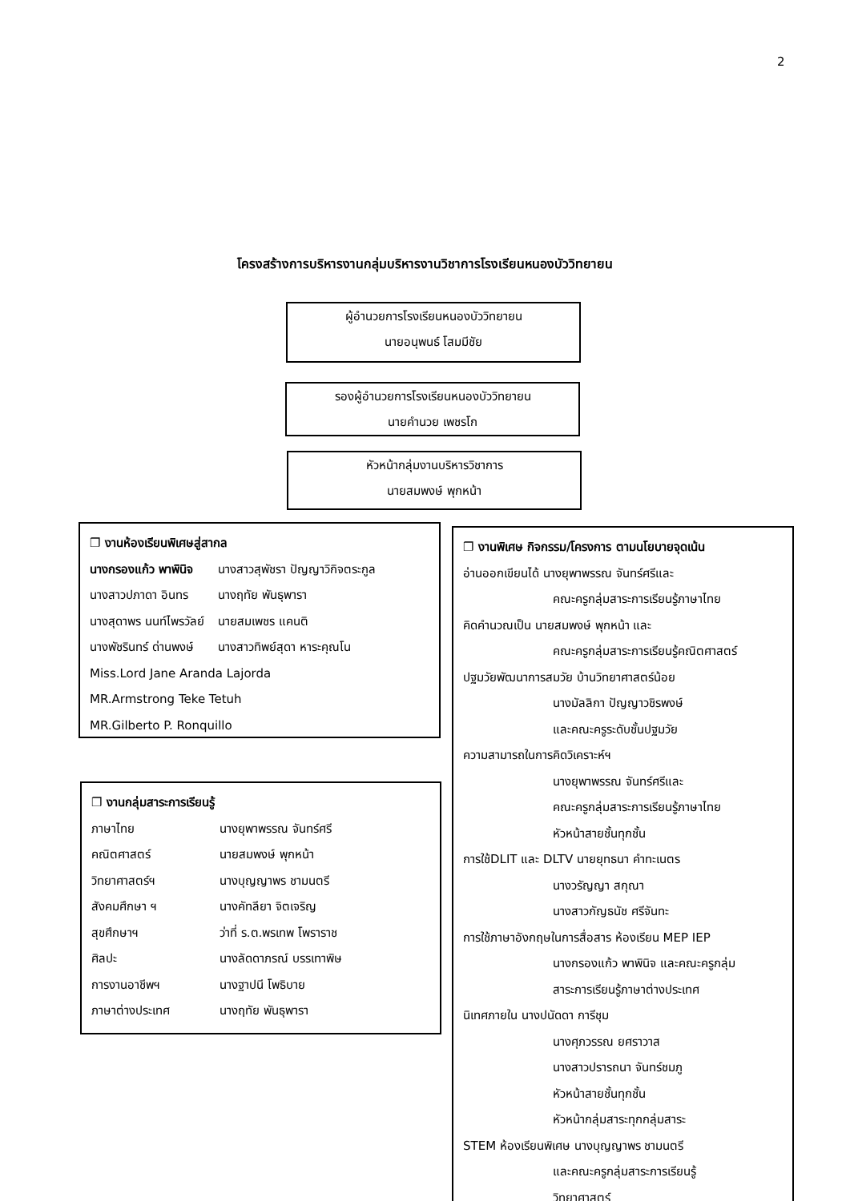2
โครงสร้างการบริหารงานกลุ่มบริหารงานวิชาการโรงเรียนหนองบัววิทยายน
ผู้อำนวยการโรงเรียนหนองบัววิทยายน
นายอนุพนธ์ โสมมีชัย
รองผู้อำนวยการโรงเรียนหนองบัววิทยายน
นายคำนวย เพชรโก
หัวหน้ากลุ่มงานบริหารวิชาการ
นายสมพงษ์ พุกหน้า
❐ งานห้องเรียนพิเศษสู่สากล
นางกรองแก้ว พาพินิจ นางสาวสุพัชรา ปัญญาวิกิจตระกูล
นางสาวปภาดา อินทร นางฤทัย พันธุพารา
นางสุดาพร นนท์ไพรวัลย์ นายสมเพชร แคนติ
นางพัชรินทร์ ด่านพงษ์ นางสาวทิพย์สุดา หาระคุณโน
Miss.Lord Jane Aranda Lajorda
MR.Armstrong Teke Tetuh
MR.Gilberto P. Ronquillo
❐ งานกลุ่มสาระการเรียนรู้
ภาษาไทย นางยุพาพรรณ จันทร์ศรี
คณิตศาสตร์ นายสมพงษ์ พุกหน้า
วิทยาศาสตร์ฯ นางบุญญาพร ชามนตรี
สังคมศึกษา ฯ นางคัทลียา จิตเจริญ
สุขศึกษาฯ ว่าที่ ร.ต.พรเทพ โพราราช
ศิลปะ นางลัดดาภรณ์ บรรเทาพิษ
การงานอาชีพฯ นางฐาปนี โพธิบาย
ภาษาต่างประเทศ นางฤทัย พันธุพารา
❐ งานพิเศษ กิจกรรม/โครงการ ตามนโยบายจุดเน้น
อ่านออกเขียนได้ นางยุพาพรรณ จันทร์ศรีและ
คณะครูกลุ่มสาระการเรียนรู้ภาษาไทย
คิดคำนวณเป็น นายสมพงษ์ พุกหน้า และ
คณะครูกลุ่มสาระการเรียนรู้คณิตศาสตร์
ปฐมวัยพัฒนาการสมวัย บ้านวิทยาศาสตร์น้อย
นางมัลลิกา ปัญญาวชิรพงษ์
และคณะครูระดับชั้นปฐมวัย
ความสามารถในการคิดวิเคราะห์ฯ
นางยุพาพรรณ จันทร์ศรีและ
คณะครูกลุ่มสาระการเรียนรู้ภาษาไทย
หัวหน้าสายชั้นทุกชั้น
การใช้DLIT และ DLTV นายยุทธนา คำทะเนตร
นางวรัญญา สกุณา
นางสาวกัญธนัช ศรีจันทะ
การใช้ภาษาอังกฤษในการสื่อสาร ห้องเรียน MEP IEP
นางกรองแก้ว พาพินิจ และคณะครูกลุ่ม
สาระการเรียนรู้ภาษาต่างประเทศ
นิเทศภายใน นางปนัดดา การีชุม
นางศุภวรรณ ยศราวาส
นางสาวปรารถนา จันทร์ชมภู
หัวหน้าสายชั้นทุกชั้น
หัวหน้ากลุ่มสาระทุกกลุ่มสาระ
STEM ห้องเรียนพิเศษ นางบุญญาพร ชามนตรี
และคณะครูกลุ่มสาระการเรียนรู้
วิทยาศาสตร์